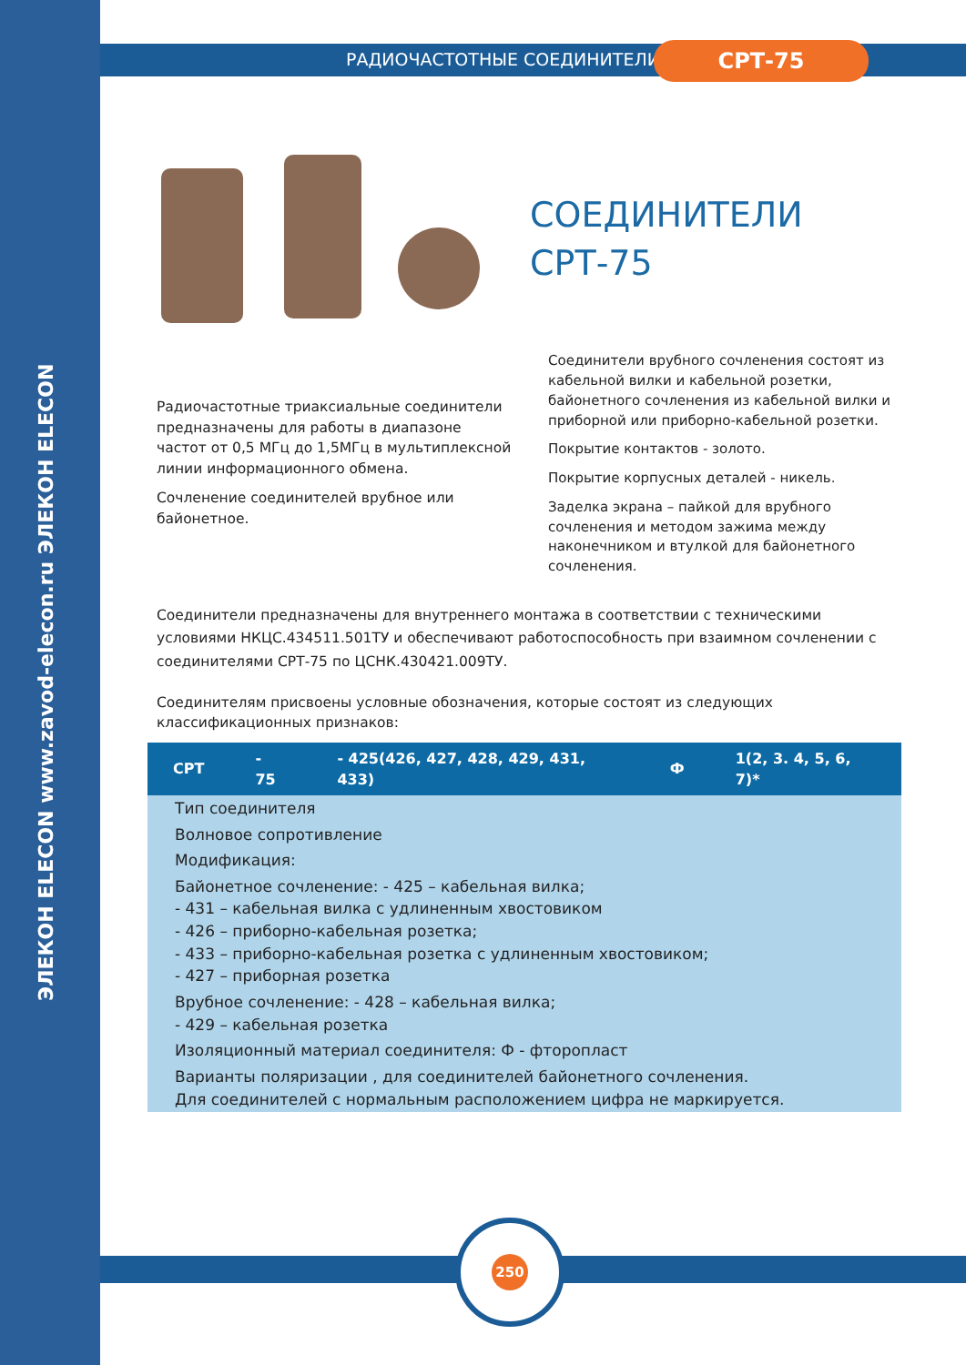ЭЛЕКОН ELECON www.zavod-elecon.ru ЭЛЕКОН ELECON
РАДИОЧАСТОТНЫЕ СОЕДИНИТЕЛИ СРТ-75
СОЕДИНИТЕЛИ
СРТ-75
Радиочастотные триаксиальные соединители предназначены для работы в диапазоне частот от 0,5 МГц до 1,5МГц в мультиплексной линии информационного обмена.
Сочленение соединителей врубное или байонетное.
Соединители врубного сочленения состоят из кабельной вилки и кабельной розетки, байонетного сочленения из кабельной вилки и приборной или приборно-кабельной розетки.
Покрытие контактов - золото.
Покрытие корпусных деталей - никель.
Заделка экрана – пайкой для врубного сочленения и методом зажима между наконечником и втулкой для байонетного сочленения.
Соединители предназначены для внутреннего монтажа в соответствии с техническими условиями НКЦС.434511.501ТУ и обеспечивают работоспособность при взаимном сочленении с соединителями СРТ-75 по ЦСНК.430421.009ТУ.
Соединителям присвоены условные обозначения, которые состоят из следующих классификационных признаков:
| СРТ | - 75 | - 425(426, 427, 428, 429, 431, 433) | Ф | 1(2, 3. 4, 5, 6, 7)* |
| --- | --- | --- | --- | --- |
| Тип соединителя | | | | |
| Волновое сопротивление | | | | |
| Модификация: | | | | |
| Байонетное сочленение: - 425 – кабельная вилка; - 431 – кабельная вилка с удлиненным хвостовиком - 426 – приборно-кабельная розетка; - 433 – приборно-кабельная розетка с удлиненным хвостовиком; - 427 – приборная розетка | | | | |
| Врубное сочленение: - 428 – кабельная вилка; - 429 – кабельная розетка | | | | |
| Изоляционный материал соединителя: Ф - фторопласт | | | | |
| Варианты поляризации , для соединителей байонетного сочленения. Для соединителей с нормальным расположением цифра не маркируется. | | | | |
250